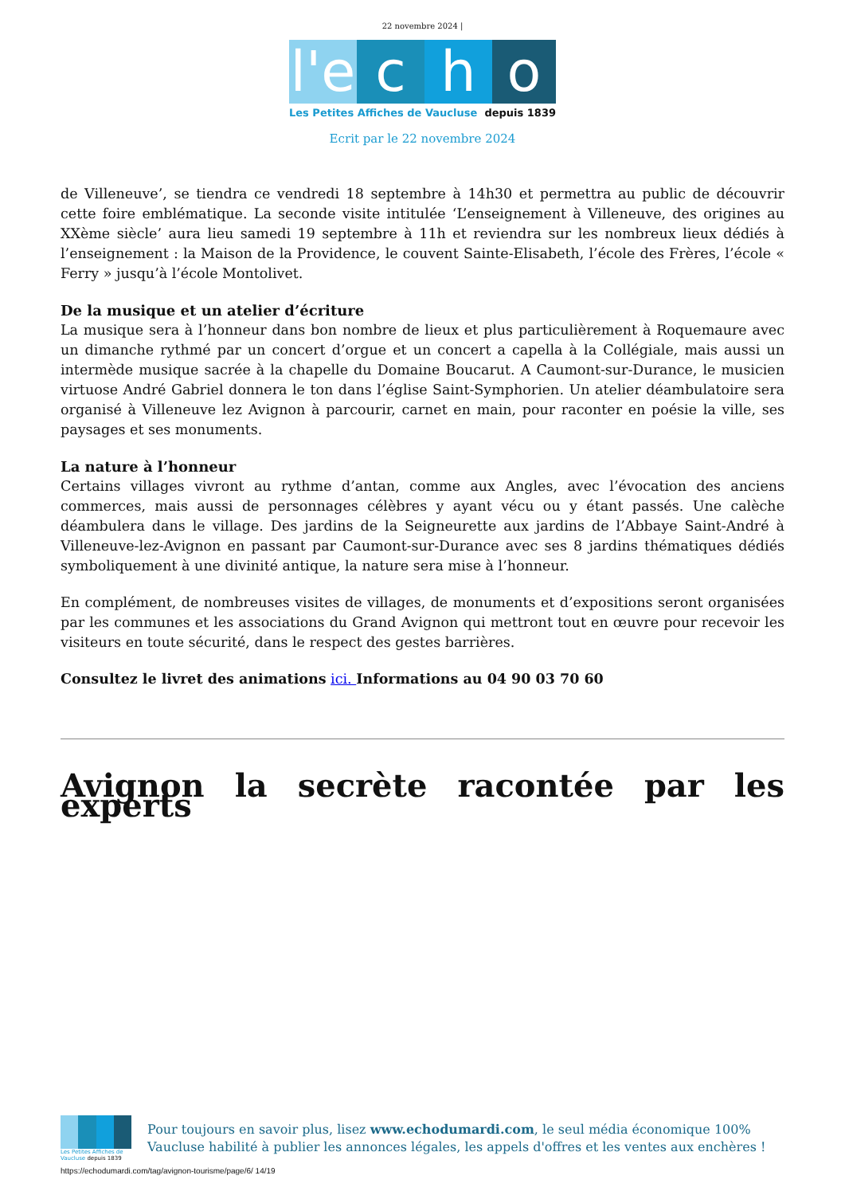22 novembre 2024 |
l'e
c
h
o
Les Petites Affiches de Vaucluse depuis 1839
Ecrit par le 22 novembre 2024
de Villeneuve’, se tiendra ce vendredi 18 septembre à 14h30 et permettra au public de découvrir cette foire emblématique. La seconde visite intitulée ‘L’enseignement à Villeneuve, des origines au XXème siècle’ aura lieu samedi 19 septembre à 11h et reviendra sur les nombreux lieux dédiés à l’enseignement : la Maison de la Providence, le couvent Sainte-Elisabeth, l’école des Frères, l’école « Ferry » jusqu’à l’école Montolivet.
De la musique et un atelier d’écriture
La musique sera à l’honneur dans bon nombre de lieux et plus particulièrement à Roquemaure avec un dimanche rythmé par un concert d’orgue et un concert a capella à la Collégiale, mais aussi un intermède musique sacrée à la chapelle du Domaine Boucarut. A Caumont-sur-Durance, le musicien virtuose André Gabriel donnera le ton dans l’église Saint-Symphorien. Un atelier déambulatoire sera organisé à Villeneuve lez Avignon à parcourir, carnet en main, pour raconter en poésie la ville, ses paysages et ses monuments.
La nature à l’honneur
Certains villages vivront au rythme d’antan, comme aux Angles, avec l’évocation des anciens commerces, mais aussi de personnages célèbres y ayant vécu ou y étant passés. Une calèche déambulera dans le village. Des jardins de la Seigneurette aux jardins de l’Abbaye Saint-André à Villeneuve-lez-Avignon en passant par Caumont-sur-Durance avec ses 8 jardins thématiques dédiés symboliquement à une divinité antique, la nature sera mise à l’honneur.
En complément, de nombreuses visites de villages, de monuments et d’expositions seront organisées par les communes et les associations du Grand Avignon qui mettront tout en œuvre pour recevoir les visiteurs en toute sécurité, dans le respect des gestes barrières.
Consultez le livret des animations ici. Informations au 04 90 03 70 60
Avignon la secrète racontée par les experts
Les Petites Affiches de Vaucluse depuis 1839
Pour toujours en savoir plus, lisez www.echodumardi.com, le seul média économique 100% Vaucluse habilité à publier les annonces légales, les appels d'offres et les ventes aux enchères !
https://echodumardi.com/tag/avignon-tourisme/page/6/ 14/19